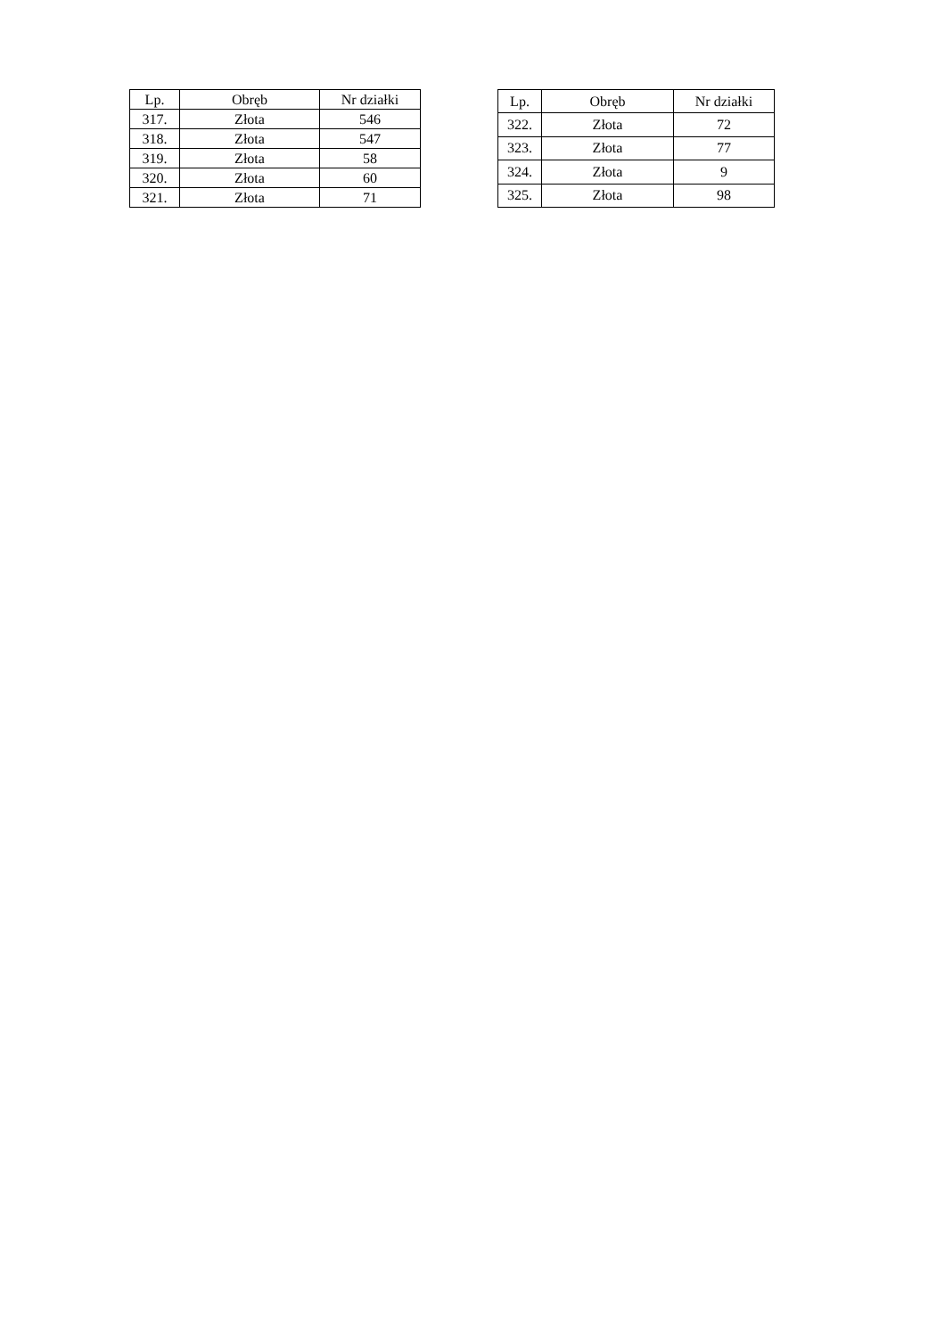| Lp. | Obręb | Nr działki |
| --- | --- | --- |
| 317. | Złota | 546 |
| 318. | Złota | 547 |
| 319. | Złota | 58 |
| 320. | Złota | 60 |
| 321. | Złota | 71 |
| Lp. | Obręb | Nr działki |
| --- | --- | --- |
| 322. | Złota | 72 |
| 323. | Złota | 77 |
| 324. | Złota | 9 |
| 325. | Złota | 98 |